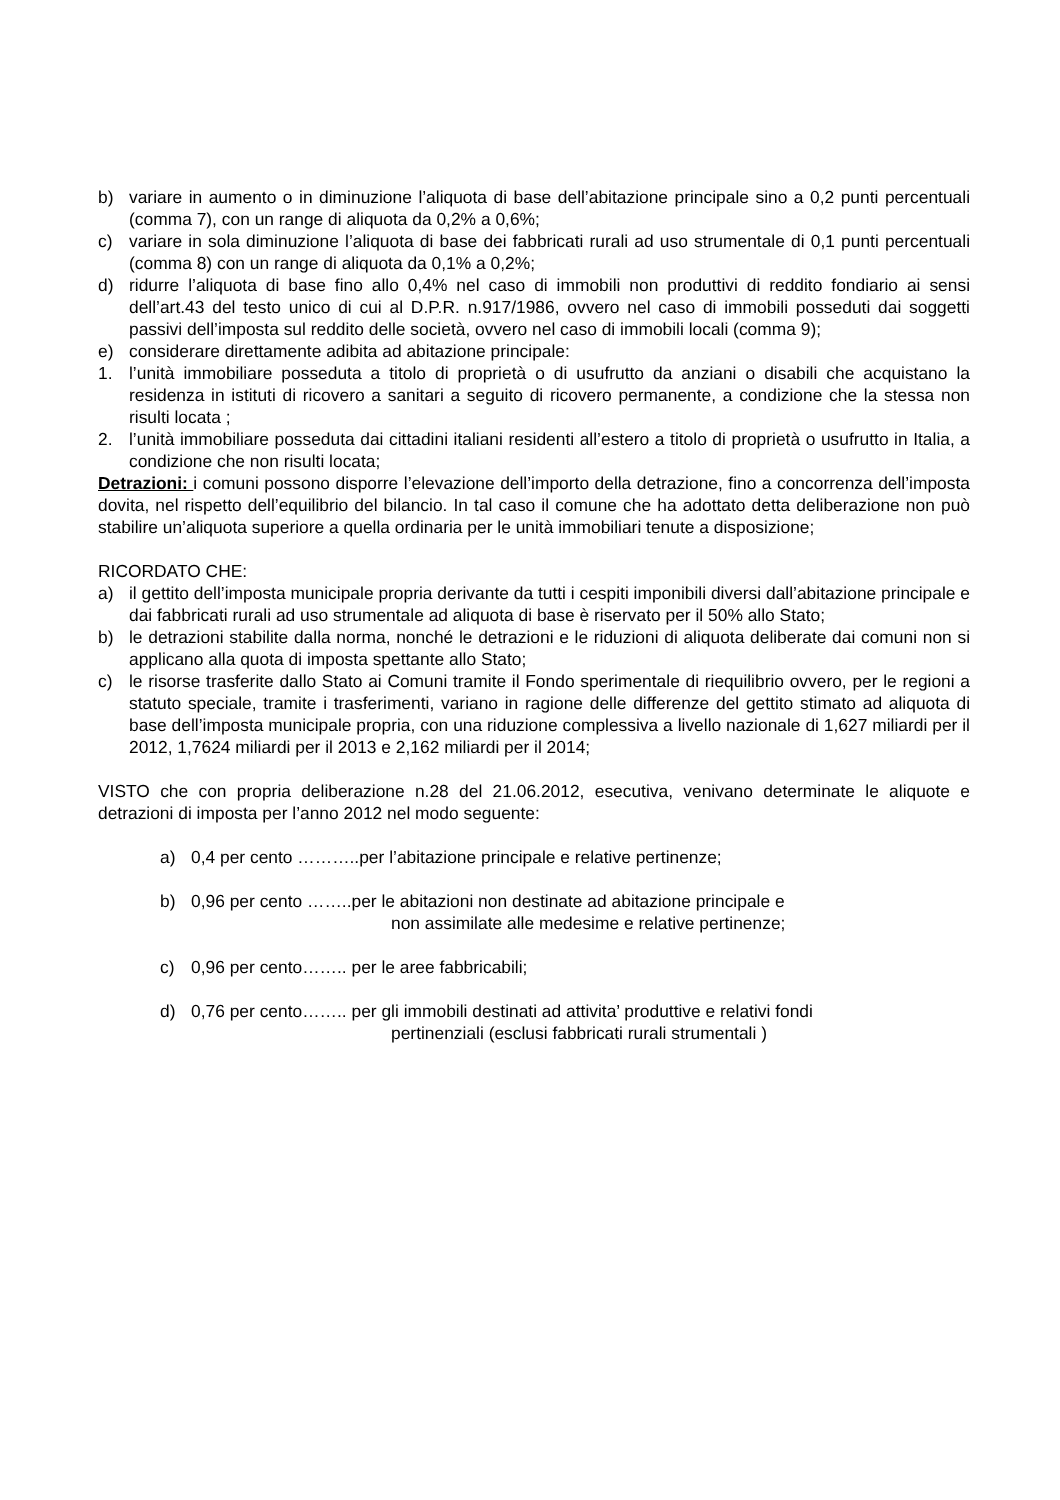b) variare in aumento o in diminuzione l’aliquota di base dell’abitazione principale sino a 0,2 punti percentuali (comma 7), con un range di aliquota da 0,2% a 0,6%;
c) variare in sola diminuzione l’aliquota di base dei fabbricati rurali ad uso strumentale di 0,1 punti percentuali (comma 8) con un range di aliquota da 0,1% a 0,2%;
d) ridurre l’aliquota di base fino allo 0,4% nel caso di immobili non produttivi di reddito fondiario ai sensi dell’art.43 del testo unico di cui al D.P.R. n.917/1986, ovvero nel caso di immobili posseduti dai soggetti passivi dell’imposta sul reddito delle società, ovvero nel caso di immobili locali (comma 9);
e) considerare direttamente adibita ad abitazione principale:
1. l’unità immobiliare posseduta a titolo di proprietà o di usufrutto da anziani o disabili che acquistano la residenza in istituti di ricovero a sanitari a seguito di ricovero permanente, a condizione che la stessa non risulti locata ;
2. l’unità immobiliare posseduta dai cittadini italiani residenti all’estero a titolo di proprietà o usufrutto in Italia, a condizione che non risulti locata;
Detrazioni: i comuni possono disporre l’elevazione dell’importo della detrazione, fino a concorrenza dell’imposta dovita, nel rispetto dell’equilibrio del bilancio. In tal caso il comune che ha adottato detta deliberazione non può stabilire un’aliquota superiore a quella ordinaria per le unità immobiliari tenute a disposizione;
RICORDATO CHE:
a) il gettito dell’imposta municipale propria derivante da tutti i cespiti imponibili diversi dall’abitazione principale e dai fabbricati rurali ad uso strumentale ad aliquota di base è riservato per il 50% allo Stato;
b) le detrazioni stabilite dalla norma, nonché le detrazioni e le riduzioni di aliquota deliberate dai comuni non si applicano alla quota di imposta spettante allo Stato;
c) le risorse trasferite dallo Stato ai Comuni tramite il Fondo sperimentale di riequilibrio ovvero, per le regioni a statuto speciale, tramite i trasferimenti, variano in ragione delle differenze del gettito stimato ad aliquota di base dell’imposta municipale propria, con una riduzione complessiva a livello nazionale di 1,627 miliardi per il 2012, 1,7624 miliardi per il 2013 e 2,162 miliardi per il 2014;
VISTO che con propria deliberazione n.28 del 21.06.2012, esecutiva, venivano determinate le aliquote e detrazioni di imposta per l’anno 2012 nel modo seguente:
a) 0,4 per cento ………..per l’abitazione principale e relative pertinenze;
b) 0,96 per cento ……..per le abitazioni non destinate ad abitazione principale e
non assimilate alle medesime e relative pertinenze;
c) 0,96 per cento…….. per le aree fabbricabili;
d) 0,76 per cento…….. per gli immobili destinati ad attivita’ produttive e relativi fondi
pertinenziali (esclusi fabbricati rurali strumentali )